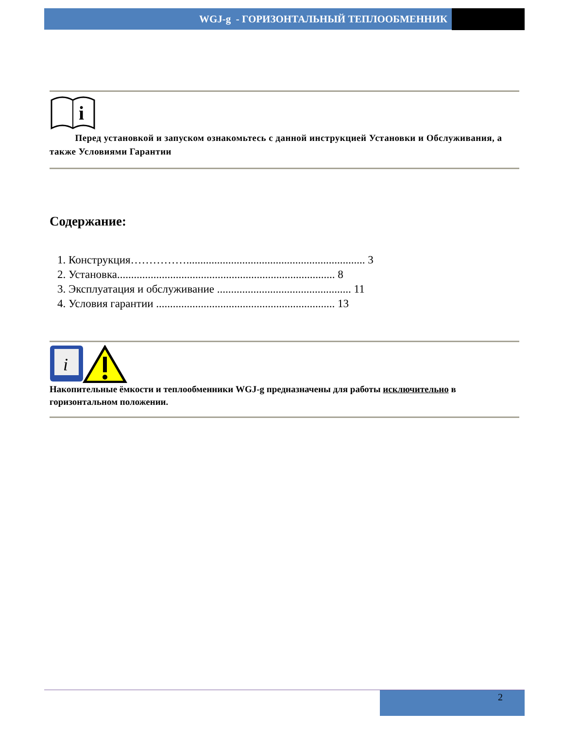WGJ-g - ГОРИЗОНТАЛЬНЫЙ ТЕПЛООБМЕННИК
i
Перед установкой и запуском ознакомьтесь с данной инструкцией Установки и Обслуживания, а также Условиями Гарантии
Содержание:
1. Конструкция……………................................................................ 3
2. Установка.............................................................................. 8
3. Эксплуатация и обслуживание ................................................ 11
4. Условия гарантии ................................................................ 13
i
Накопительные ёмкости и теплообменники WGJ-g предназначены для работы исключительно в горизонтальном положении.
2